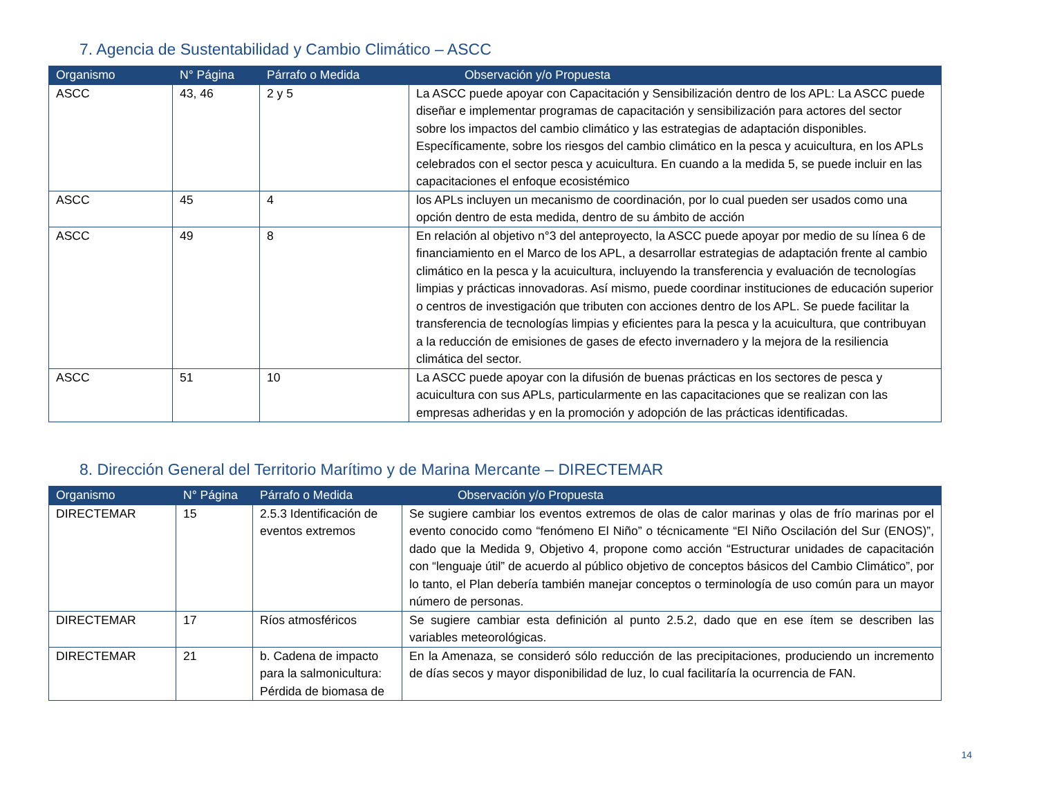7. Agencia de Sustentabilidad y Cambio Climático – ASCC
| Organismo | N° Página | Párrafo o Medida | Observación y/o Propuesta |
| --- | --- | --- | --- |
| ASCC | 43, 46 | 2 y 5 | La ASCC puede apoyar con Capacitación y Sensibilización dentro de los APL: La ASCC puede diseñar e implementar programas de capacitación y sensibilización para actores del sector sobre los impactos del cambio climático y las estrategias de adaptación disponibles. Específicamente, sobre los riesgos del cambio climático en la pesca y acuicultura, en los APLs celebrados con el sector pesca y acuicultura. En cuando a la medida 5, se puede incluir en las capacitaciones el enfoque ecosistémico |
| ASCC | 45 | 4 | los APLs incluyen un mecanismo de coordinación, por lo cual pueden ser usados como una opción dentro de esta medida, dentro de su ámbito de acción |
| ASCC | 49 | 8 | En relación al objetivo n°3 del anteproyecto, la ASCC puede apoyar por medio de su línea 6 de financiamiento en el Marco de los APL, a desarrollar estrategias de adaptación frente al cambio climático en la pesca y la acuicultura, incluyendo la transferencia y evaluación de tecnologías limpias y prácticas innovadoras. Así mismo, puede coordinar instituciones de educación superior o centros de investigación que tributen con acciones dentro de los APL. Se puede facilitar la transferencia de tecnologías limpias y eficientes para la pesca y la acuicultura, que contribuyan a la reducción de emisiones de gases de efecto invernadero y la mejora de la resiliencia climática del sector. |
| ASCC | 51 | 10 | La ASCC puede apoyar con la difusión de buenas prácticas en los sectores de pesca y acuicultura con sus APLs, particularmente en las capacitaciones que se realizan con las empresas adheridas y en la promoción y adopción de las prácticas identificadas. |
8. Dirección General del Territorio Marítimo y de Marina Mercante – DIRECTEMAR
| Organismo | N° Página | Párrafo o Medida | Observación y/o Propuesta |
| --- | --- | --- | --- |
| DIRECTEMAR | 15 | 2.5.3 Identificación de eventos extremos | Se sugiere cambiar los eventos extremos de olas de calor marinas y olas de frío marinas por el evento conocido como “fenómeno El Niño” o técnicamente “El Niño Oscilación del Sur (ENOS)”, dado que la Medida 9, Objetivo 4, propone como acción “Estructurar unidades de capacitación con “lenguaje útil” de acuerdo al público objetivo de conceptos básicos del Cambio Climático”, por lo tanto, el Plan debería también manejar conceptos o terminología de uso común para un mayor número de personas. |
| DIRECTEMAR | 17 | Ríos atmosféricos | Se sugiere cambiar esta definición al punto 2.5.2, dado que en ese ítem se describen las variables meteorológicas. |
| DIRECTEMAR | 21 | b. Cadena de impacto para la salmonicultura: Pérdida de biomasa de | En la Amenaza, se consideró sólo reducción de las precipitaciones, produciendo un incremento de días secos y mayor disponibilidad de luz, lo cual facilitaría la ocurrencia de FAN. |
14